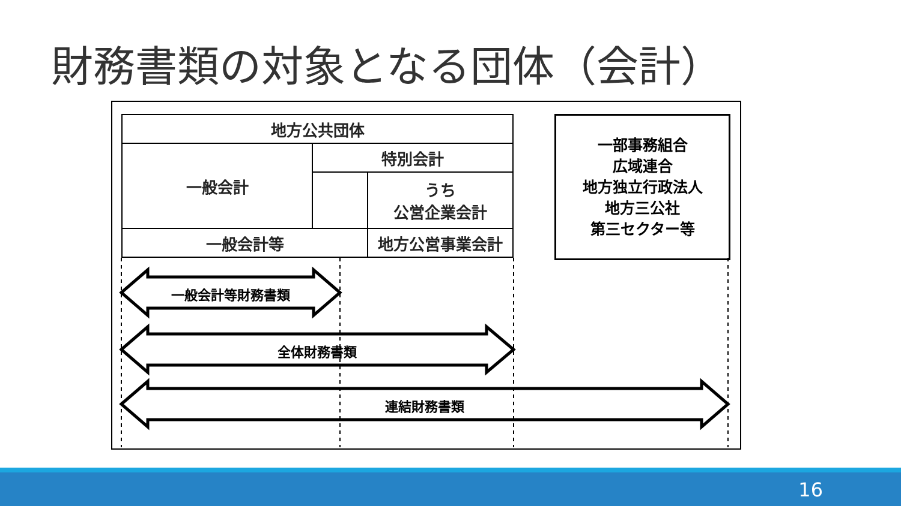財務書類の対象となる団体（会計）
| 地方公共団体 | | |
| 一般会計 | 特別会計 | |
| | | うち 公営企業会計 |
| 一般会計等 | | 地方公営事業会計 |
一部事務組合
広域連合
地方独立行政法人
地方三公社
第三セクター等
一般会計等財務書類
全体財務書類
連結財務書類
16